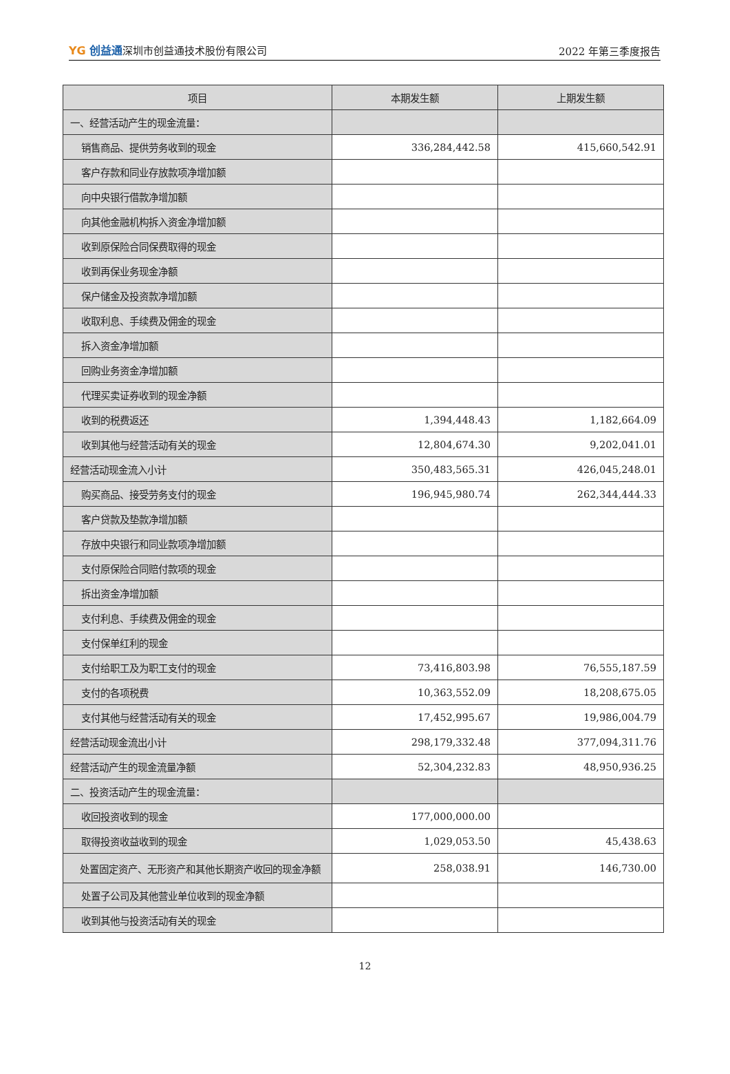YG 创益通深圳市创益通技术股份有限公司
2022 年第三季度报告
| 项目 | 本期发生额 | 上期发生额 |
| --- | --- | --- |
| 一、经营活动产生的现金流量： | | |
| 销售商品、提供劳务收到的现金 | 336,284,442.58 | 415,660,542.91 |
| 客户存款和同业存放款项净增加额 | | |
| 向中央银行借款净增加额 | | |
| 向其他金融机构拆入资金净增加额 | | |
| 收到原保险合同保费取得的现金 | | |
| 收到再保业务现金净额 | | |
| 保户储金及投资款净增加额 | | |
| 收取利息、手续费及佣金的现金 | | |
| 拆入资金净增加额 | | |
| 回购业务资金净增加额 | | |
| 代理买卖证券收到的现金净额 | | |
| 收到的税费返还 | 1,394,448.43 | 1,182,664.09 |
| 收到其他与经营活动有关的现金 | 12,804,674.30 | 9,202,041.01 |
| 经营活动现金流入小计 | 350,483,565.31 | 426,045,248.01 |
| 购买商品、接受劳务支付的现金 | 196,945,980.74 | 262,344,444.33 |
| 客户贷款及垫款净增加额 | | |
| 存放中央银行和同业款项净增加额 | | |
| 支付原保险合同赔付款项的现金 | | |
| 拆出资金净增加额 | | |
| 支付利息、手续费及佣金的现金 | | |
| 支付保单红利的现金 | | |
| 支付给职工及为职工支付的现金 | 73,416,803.98 | 76,555,187.59 |
| 支付的各项税费 | 10,363,552.09 | 18,208,675.05 |
| 支付其他与经营活动有关的现金 | 17,452,995.67 | 19,986,004.79 |
| 经营活动现金流出小计 | 298,179,332.48 | 377,094,311.76 |
| 经营活动产生的现金流量净额 | 52,304,232.83 | 48,950,936.25 |
| 二、投资活动产生的现金流量： | | |
| 收回投资收到的现金 | 177,000,000.00 | |
| 取得投资收益收到的现金 | 1,029,053.50 | 45,438.63 |
| 处置固定资产、无形资产和其他长期资产收回的现金净额 | 258,038.91 | 146,730.00 |
| 处置子公司及其他营业单位收到的现金净额 | | |
| 收到其他与投资活动有关的现金 | | |
12